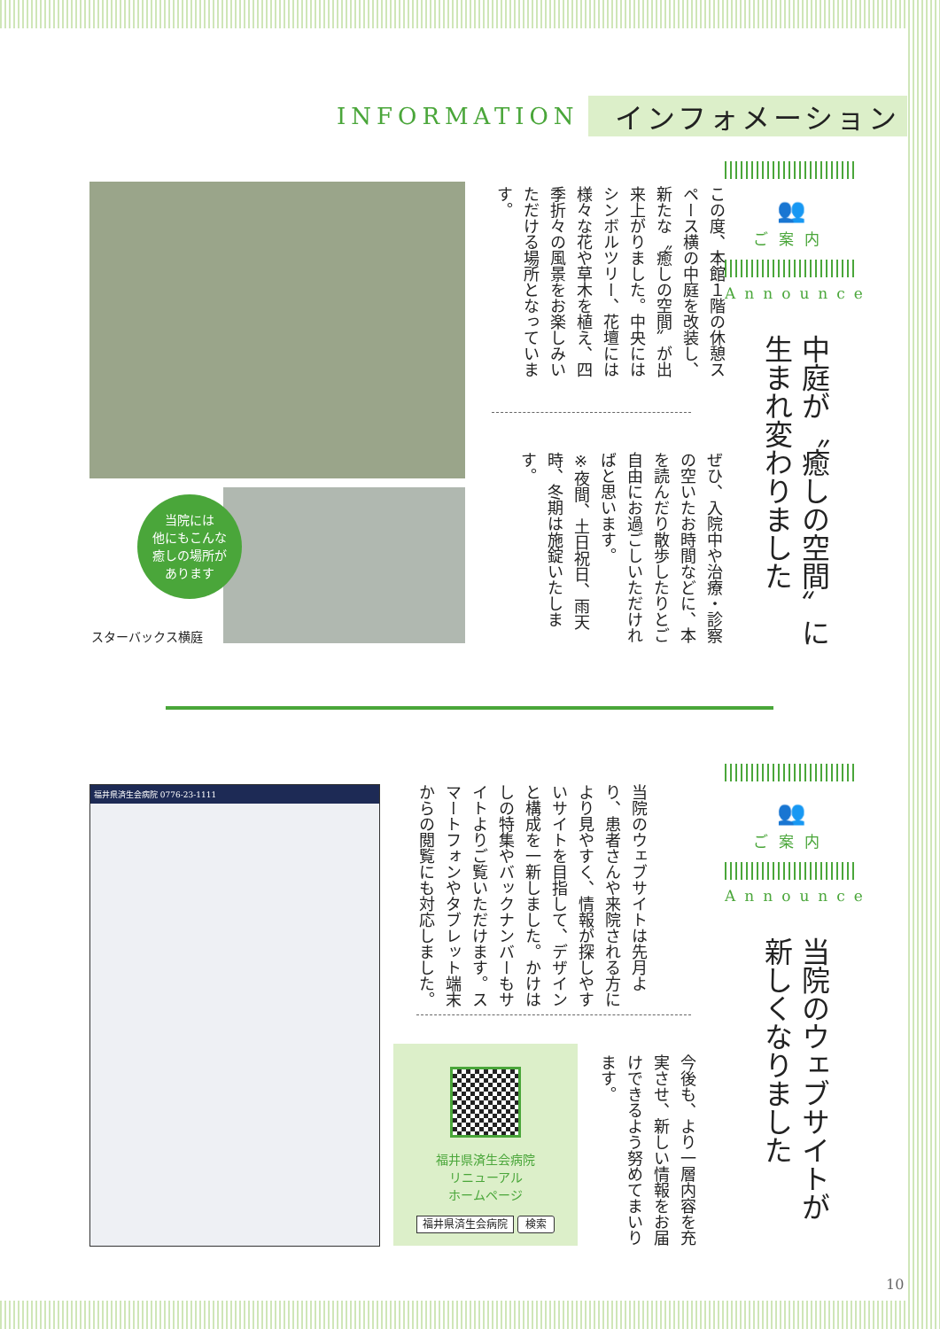INFORMATION インフォメーション
👥
ご案内
Announce
中庭が〝癒しの空間〟に
生まれ変わりました
この度、本館１階の休憩スペース横の中庭を改装し、新たな〝癒しの空間〟が出来上がりました。中央にはシンボルツリー、花壇には様々な花や草木を植え、四季折々の風景をお楽しみいただける場所となっています。
ぜひ、入院中や治療・診察の空いたお時間などに、本を読んだり散歩したりとご自由にお過ごしいただければと思います。
※夜間、土日祝日、雨天時、冬期は施錠いたします。
当院には
他にもこんな
癒しの場所が
あります
スターバックス横庭
👥
ご案内
Announce
当院のウェブサイトが
新しくなりました
当院のウェブサイトは先月より、患者さんや来院される方により見やすく、情報が探しやすいサイトを目指して、デザインと構成を一新しました。かけはしの特集やバックナンバーもサイトよりご覧いただけます。スマートフォンやタブレット端末からの閲覧にも対応しました。
今後も、より一層内容を充実させ、新しい情報をお届けできるよう努めてまいります。
福井県済生会病院 0776-23-1111
福井県済生会病院
リニューアル
ホームページ
福井県済生会病院 検索
10